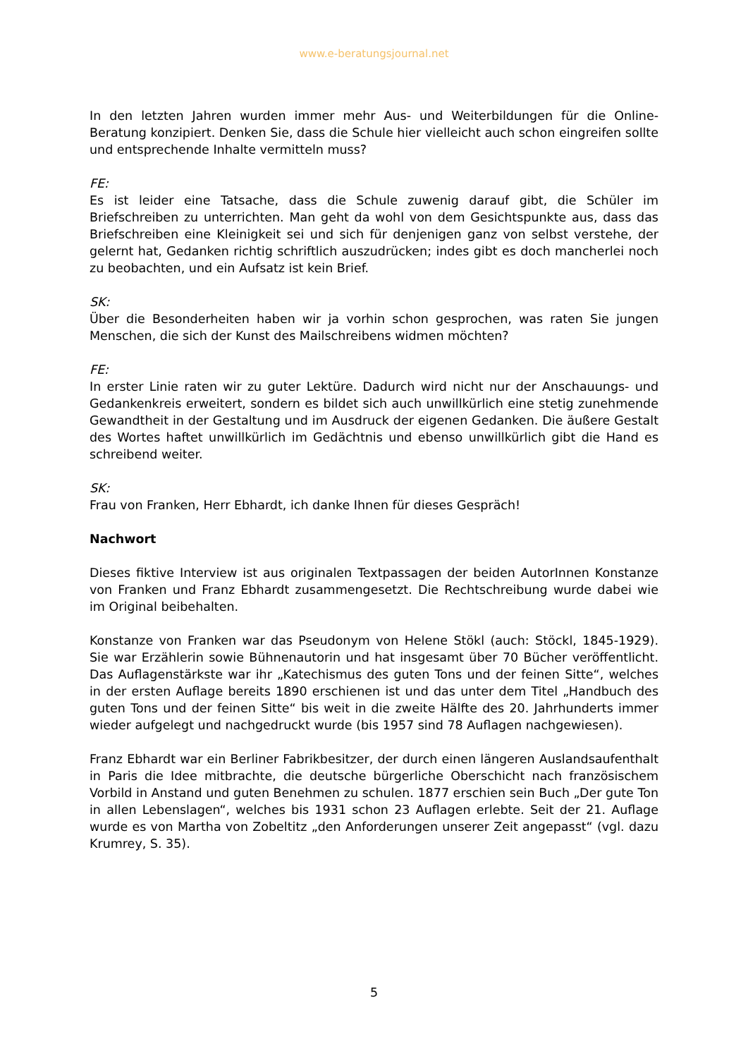www.e-beratungsjournal.net
In den letzten Jahren wurden immer mehr Aus- und Weiterbildungen für die Online-Beratung konzipiert. Denken Sie, dass die Schule hier vielleicht auch schon eingreifen sollte und entsprechende Inhalte vermitteln muss?
FE:
Es ist leider eine Tatsache, dass die Schule zuwenig darauf gibt, die Schüler im Briefschreiben zu unterrichten. Man geht da wohl von dem Gesichtspunkte aus, dass das Briefschreiben eine Kleinigkeit sei und sich für denjenigen ganz von selbst verstehe, der gelernt hat, Gedanken richtig schriftlich auszudrücken; indes gibt es doch mancherlei noch zu beobachten, und ein Aufsatz ist kein Brief.
SK:
Über die Besonderheiten haben wir ja vorhin schon gesprochen, was raten Sie jungen Menschen, die sich der Kunst des Mailschreibens widmen möchten?
FE:
In erster Linie raten wir zu guter Lektüre. Dadurch wird nicht nur der Anschauungs- und Gedankenkreis erweitert, sondern es bildet sich auch unwillkürlich eine stetig zunehmende Gewandtheit in der Gestaltung und im Ausdruck der eigenen Gedanken. Die äußere Gestalt des Wortes haftet unwillkürlich im Gedächtnis und ebenso unwillkürlich gibt die Hand es schreibend weiter.
SK:
Frau von Franken, Herr Ebhardt, ich danke Ihnen für dieses Gespräch!
Nachwort
Dieses fiktive Interview ist aus originalen Textpassagen der beiden AutorInnen Konstanze von Franken und Franz Ebhardt zusammengesetzt. Die Rechtschreibung wurde dabei wie im Original beibehalten.
Konstanze von Franken war das Pseudonym von Helene Stökl (auch: Stöckl, 1845-1929). Sie war Erzählerin sowie Bühnenautorin und hat insgesamt über 70 Bücher veröffentlicht. Das Auflagenstärkste war ihr „Katechismus des guten Tons und der feinen Sitte“, welches in der ersten Auflage bereits 1890 erschienen ist und das unter dem Titel „Handbuch des guten Tons und der feinen Sitte“ bis weit in die zweite Hälfte des 20. Jahrhunderts immer wieder aufgelegt und nachgedruckt wurde (bis 1957 sind 78 Auflagen nachgewiesen).
Franz Ebhardt war ein Berliner Fabrikbesitzer, der durch einen längeren Auslandsaufenthalt in Paris die Idee mitbrachte, die deutsche bürgerliche Oberschicht nach französischem Vorbild in Anstand und guten Benehmen zu schulen. 1877 erschien sein Buch „Der gute Ton in allen Lebenslagen“, welches bis 1931 schon 23 Auflagen erlebte. Seit der 21. Auflage wurde es von Martha von Zobeltitz „den Anforderungen unserer Zeit angepasst“ (vgl. dazu Krumrey, S. 35).
5